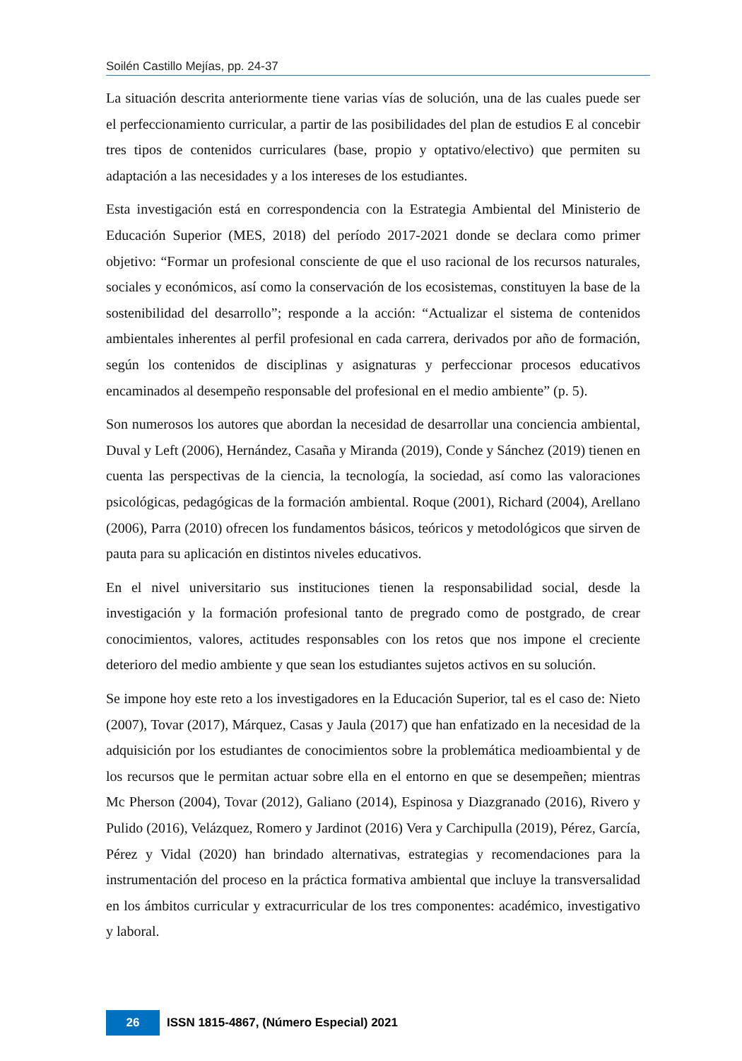Soilén Castillo Mejías, pp. 24-37
La situación descrita anteriormente tiene varias vías de solución, una de las cuales puede ser el perfeccionamiento curricular, a partir de las posibilidades del plan de estudios E al concebir tres tipos de contenidos curriculares (base, propio y optativo/electivo) que permiten su adaptación a las necesidades y a los intereses de los estudiantes.
Esta investigación está en correspondencia con la Estrategia Ambiental del Ministerio de Educación Superior (MES, 2018) del período 2017-2021 donde se declara como primer objetivo: “Formar un profesional consciente de que el uso racional de los recursos naturales, sociales y económicos, así como la conservación de los ecosistemas, constituyen la base de la sostenibilidad del desarrollo”; responde a la acción: “Actualizar el sistema de contenidos ambientales inherentes al perfil profesional en cada carrera, derivados por año de formación, según los contenidos de disciplinas y asignaturas y perfeccionar procesos educativos encaminados al desempeño responsable del profesional en el medio ambiente” (p. 5).
Son numerosos los autores que abordan la necesidad de desarrollar una conciencia ambiental, Duval y Left (2006), Hernández, Casaña y Miranda (2019), Conde y Sánchez (2019) tienen en cuenta las perspectivas de la ciencia, la tecnología, la sociedad, así como las valoraciones psicológicas, pedagógicas de la formación ambiental. Roque (2001), Richard (2004), Arellano (2006), Parra (2010) ofrecen los fundamentos básicos, teóricos y metodológicos que sirven de pauta para su aplicación en distintos niveles educativos.
En el nivel universitario sus instituciones tienen la responsabilidad social, desde la investigación y la formación profesional tanto de pregrado como de postgrado, de crear conocimientos, valores, actitudes responsables con los retos que nos impone el creciente deterioro del medio ambiente y que sean los estudiantes sujetos activos en su solución.
Se impone hoy este reto a los investigadores en la Educación Superior, tal es el caso de: Nieto (2007), Tovar (2017), Márquez, Casas y Jaula (2017) que han enfatizado en la necesidad de la adquisición por los estudiantes de conocimientos sobre la problemática medioambiental y de los recursos que le permitan actuar sobre ella en el entorno en que se desempeñen; mientras Mc Pherson (2004), Tovar (2012), Galiano (2014), Espinosa y Diazgranado (2016), Rivero y Pulido (2016), Velázquez, Romero y Jardinot (2016) Vera y Carchipulla (2019), Pérez, García, Pérez y Vidal (2020) han brindado alternativas, estrategias y recomendaciones para la instrumentación del proceso en la práctica formativa ambiental que incluye la transversalidad en los ámbitos curricular y extracurricular de los tres componentes: académico, investigativo y laboral.
26
ISSN 1815-4867, (Número Especial) 2021